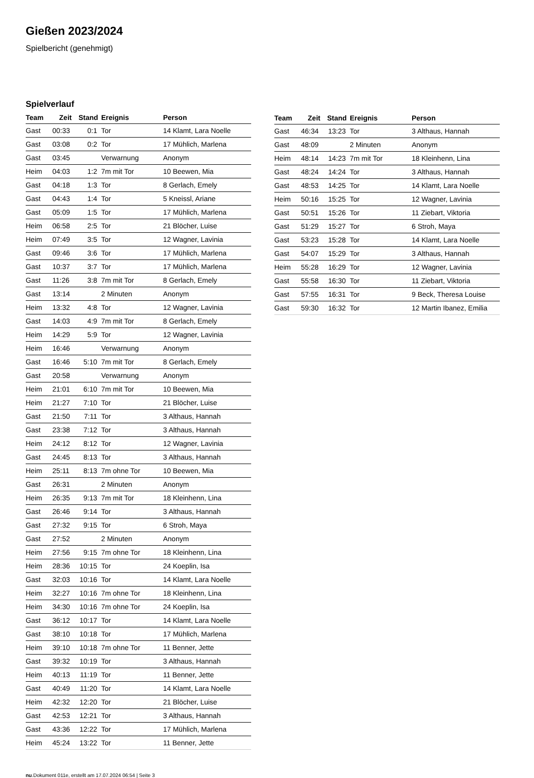Gießen 2023/2024
Spielbericht (genehmigt)
Spielverlauf
| Team | Zeit | Stand | Ereignis | Person |
| --- | --- | --- | --- | --- |
| Gast | 00:33 | 0:1 | Tor | 14 Klamt, Lara Noelle |
| Gast | 03:08 | 0:2 | Tor | 17 Mühlich, Marlena |
| Gast | 03:45 | | Verwarnung | Anonym |
| Heim | 04:03 | 1:2 | 7m mit Tor | 10 Beewen, Mia |
| Gast | 04:18 | 1:3 | Tor | 8 Gerlach, Emely |
| Gast | 04:43 | 1:4 | Tor | 5 Kneissl, Ariane |
| Gast | 05:09 | 1:5 | Tor | 17 Mühlich, Marlena |
| Heim | 06:58 | 2:5 | Tor | 21 Blöcher, Luise |
| Heim | 07:49 | 3:5 | Tor | 12 Wagner, Lavinia |
| Gast | 09:46 | 3:6 | Tor | 17 Mühlich, Marlena |
| Gast | 10:37 | 3:7 | Tor | 17 Mühlich, Marlena |
| Gast | 11:26 | 3:8 | 7m mit Tor | 8 Gerlach, Emely |
| Gast | 13:14 | | 2 Minuten | Anonym |
| Heim | 13:32 | 4:8 | Tor | 12 Wagner, Lavinia |
| Gast | 14:03 | 4:9 | 7m mit Tor | 8 Gerlach, Emely |
| Heim | 14:29 | 5:9 | Tor | 12 Wagner, Lavinia |
| Heim | 16:46 | | Verwarnung | Anonym |
| Gast | 16:46 | 5:10 | 7m mit Tor | 8 Gerlach, Emely |
| Gast | 20:58 | | Verwarnung | Anonym |
| Heim | 21:01 | 6:10 | 7m mit Tor | 10 Beewen, Mia |
| Heim | 21:27 | 7:10 | Tor | 21 Blöcher, Luise |
| Gast | 21:50 | 7:11 | Tor | 3 Althaus, Hannah |
| Gast | 23:38 | 7:12 | Tor | 3 Althaus, Hannah |
| Heim | 24:12 | 8:12 | Tor | 12 Wagner, Lavinia |
| Gast | 24:45 | 8:13 | Tor | 3 Althaus, Hannah |
| Heim | 25:11 | 8:13 | 7m ohne Tor | 10 Beewen, Mia |
| Gast | 26:31 | | 2 Minuten | Anonym |
| Heim | 26:35 | 9:13 | 7m mit Tor | 18 Kleinhenn, Lina |
| Gast | 26:46 | 9:14 | Tor | 3 Althaus, Hannah |
| Gast | 27:32 | 9:15 | Tor | 6 Stroh, Maya |
| Gast | 27:52 | | 2 Minuten | Anonym |
| Heim | 27:56 | 9:15 | 7m ohne Tor | 18 Kleinhenn, Lina |
| Heim | 28:36 | 10:15 | Tor | 24 Koeplin, Isa |
| Gast | 32:03 | 10:16 | Tor | 14 Klamt, Lara Noelle |
| Heim | 32:27 | 10:16 | 7m ohne Tor | 18 Kleinhenn, Lina |
| Heim | 34:30 | 10:16 | 7m ohne Tor | 24 Koeplin, Isa |
| Gast | 36:12 | 10:17 | Tor | 14 Klamt, Lara Noelle |
| Gast | 38:10 | 10:18 | Tor | 17 Mühlich, Marlena |
| Heim | 39:10 | 10:18 | 7m ohne Tor | 11 Benner, Jette |
| Gast | 39:32 | 10:19 | Tor | 3 Althaus, Hannah |
| Heim | 40:13 | 11:19 | Tor | 11 Benner, Jette |
| Gast | 40:49 | 11:20 | Tor | 14 Klamt, Lara Noelle |
| Heim | 42:32 | 12:20 | Tor | 21 Blöcher, Luise |
| Gast | 42:53 | 12:21 | Tor | 3 Althaus, Hannah |
| Gast | 43:36 | 12:22 | Tor | 17 Mühlich, Marlena |
| Heim | 45:24 | 13:22 | Tor | 11 Benner, Jette |
| Team | Zeit | Stand | Ereignis | Person |
| --- | --- | --- | --- | --- |
| Gast | 46:34 | 13:23 | Tor | 3 Althaus, Hannah |
| Gast | 48:09 | | 2 Minuten | Anonym |
| Heim | 48:14 | 14:23 | 7m mit Tor | 18 Kleinhenn, Lina |
| Gast | 48:24 | 14:24 | Tor | 3 Althaus, Hannah |
| Gast | 48:53 | 14:25 | Tor | 14 Klamt, Lara Noelle |
| Heim | 50:16 | 15:25 | Tor | 12 Wagner, Lavinia |
| Gast | 50:51 | 15:26 | Tor | 11 Ziebart, Viktoria |
| Gast | 51:29 | 15:27 | Tor | 6 Stroh, Maya |
| Gast | 53:23 | 15:28 | Tor | 14 Klamt, Lara Noelle |
| Gast | 54:07 | 15:29 | Tor | 3 Althaus, Hannah |
| Heim | 55:28 | 16:29 | Tor | 12 Wagner, Lavinia |
| Gast | 55:58 | 16:30 | Tor | 11 Ziebart, Viktoria |
| Gast | 57:55 | 16:31 | Tor | 9 Beck, Theresa Louise |
| Gast | 59:30 | 16:32 | Tor | 12 Martin Ibanez, Emilia |
nu.Dokument 011e, erstellt am 17.07.2024 06:54 | Seite 3